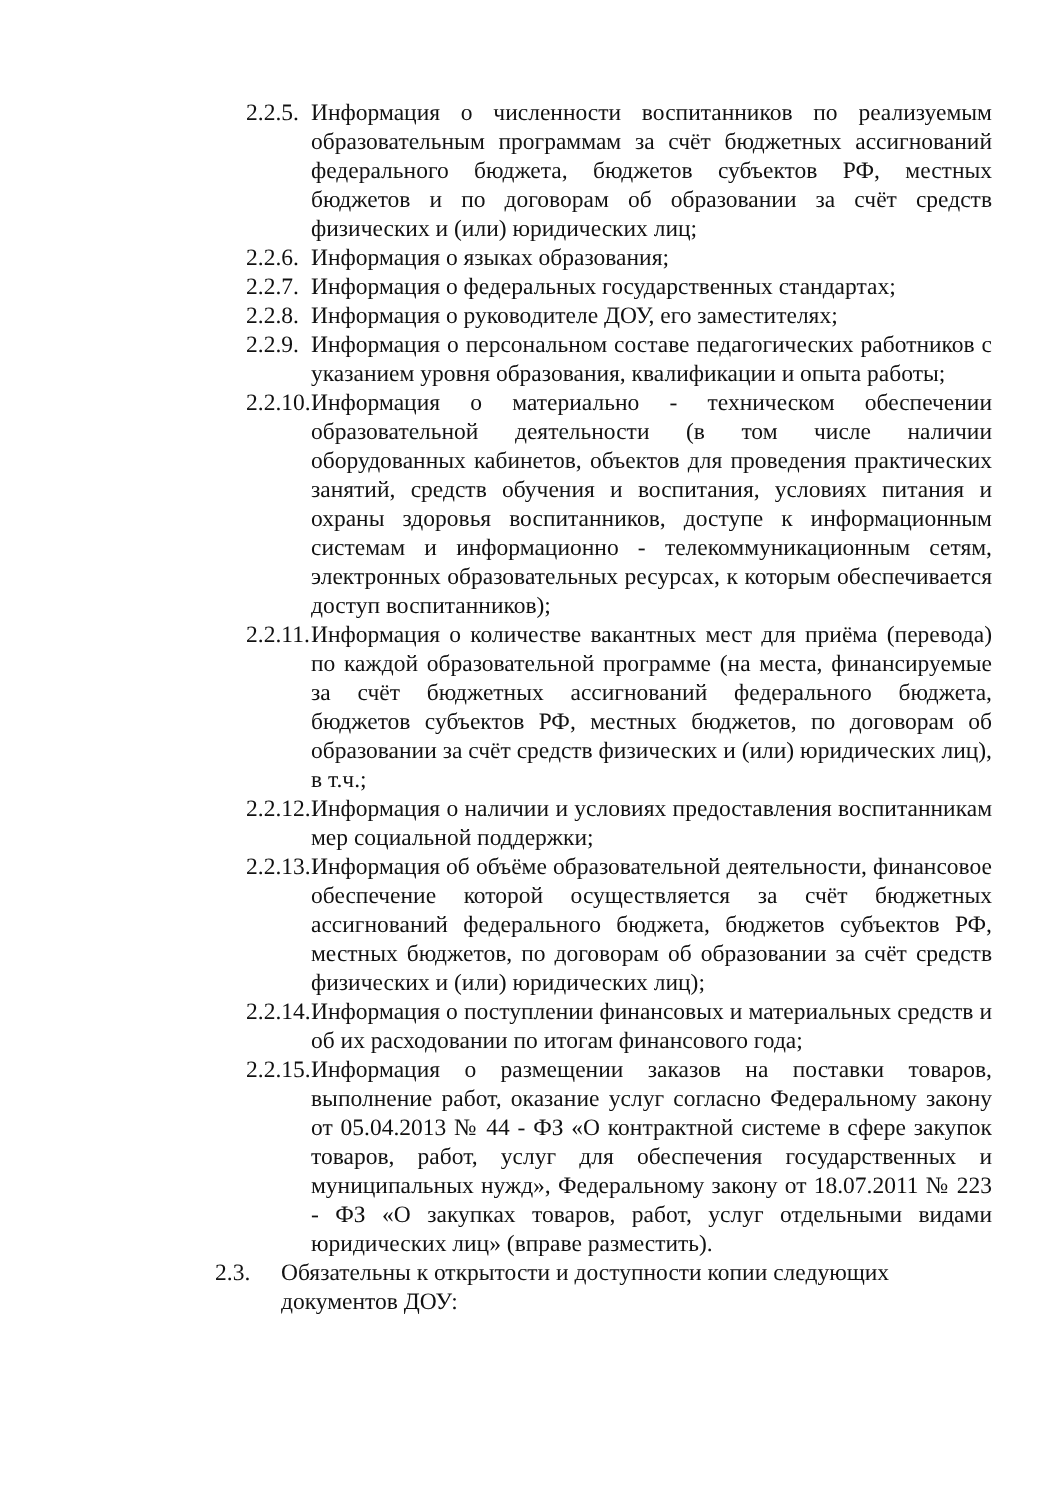2.2.5.
Информация о численности воспитанников по реализуемым образовательным программам за счёт бюджетных ассигнований федерального бюджета, бюджетов субъектов РФ, местных бюджетов и по договорам об образовании за счёт средств физических и (или) юридических лиц;
2.2.6.
Информация о языках образования;
2.2.7.
Информация о федеральных государственных стандартах;
2.2.8.
Информация о руководителе ДОУ, его заместителях;
2.2.9.
Информация о персональном составе педагогических работников с указанием уровня образования, квалификации и опыта работы;
2.2.10.
Информация о материально - техническом обеспечении образовательной деятельности (в том числе наличии оборудованных кабинетов, объектов для проведения практических занятий, средств обучения и воспитания, условиях питания и охраны здоровья воспитанников, доступе к информационным системам и информационно - телекоммуникационным сетям, электронных образовательных ресурсах, к которым обеспечивается доступ воспитанников);
2.2.11.
Информация о количестве вакантных мест для приёма (перевода) по каждой образовательной программе (на места, финансируемые за счёт бюджетных ассигнований федерального бюджета, бюджетов субъектов РФ, местных бюджетов, по договорам об образовании за счёт средств физических и (или) юридических лиц), в т.ч.;
2.2.12.
Информация о наличии и условиях предоставления воспитанникам мер социальной поддержки;
2.2.13.
Информация об объёме образовательной деятельности, финансовое обеспечение которой осуществляется за счёт бюджетных ассигнований федерального бюджета, бюджетов субъектов РФ, местных бюджетов, по договорам об образовании за счёт средств физических и (или) юридических лиц);
2.2.14.
Информация о поступлении финансовых и материальных средств и об их расходовании по итогам финансового года;
2.2.15.
Информация о размещении заказов на поставки товаров, выполнение работ, оказание услуг согласно Федеральному закону от 05.04.2013 № 44 - ФЗ «О контрактной системе в сфере закупок товаров, работ, услуг для обеспечения государственных и муниципальных нужд», Федеральному закону от 18.07.2011 № 223 - ФЗ «О закупках товаров, работ, услуг отдельными видами юридических лиц» (вправе разместить).
2.3. Обязательны к открытости и доступности копии следующих документов ДОУ: